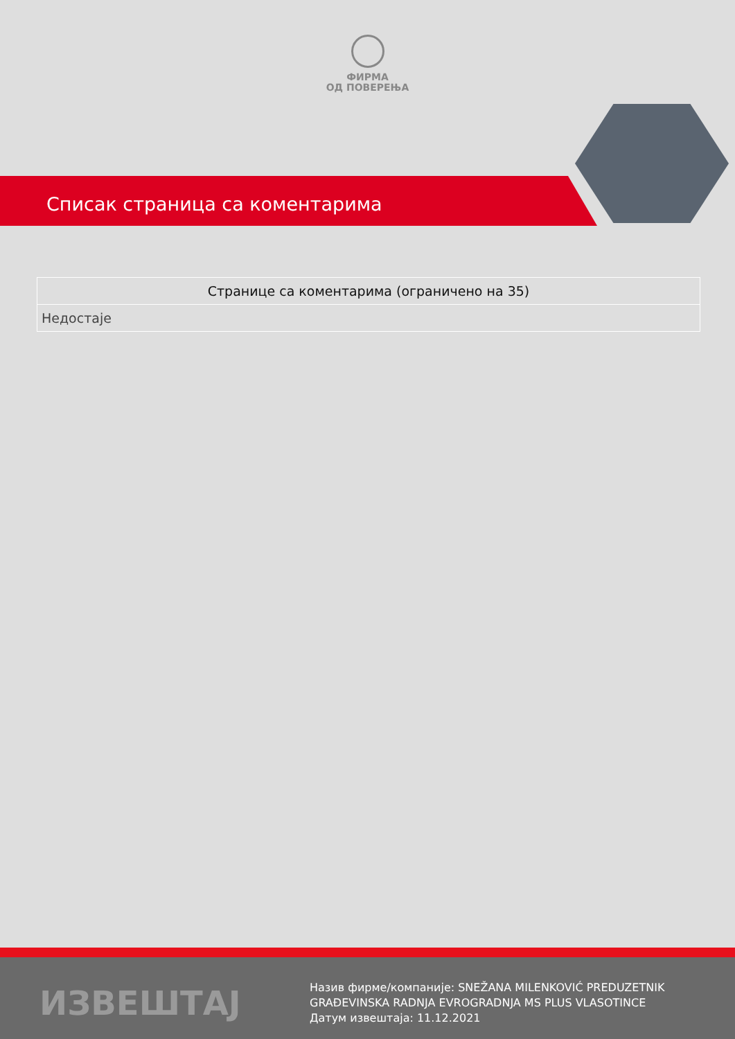ФИРМА
ОД ПОВЕРЕЊА
Списак страница са коментарима
| Странице са коментарима (ограничено на 35) |
| --- |
| Недостаје |
ИЗВЕШТАЈ
Назив фирме/компаније: SNEŽANA MILENKOVIĆ PREDUZETNIK
GRAĐEVINSKA RADNJA EVROGRADNJA MS PLUS VLASOTINCE
Датум извештаја: 11.12.2021